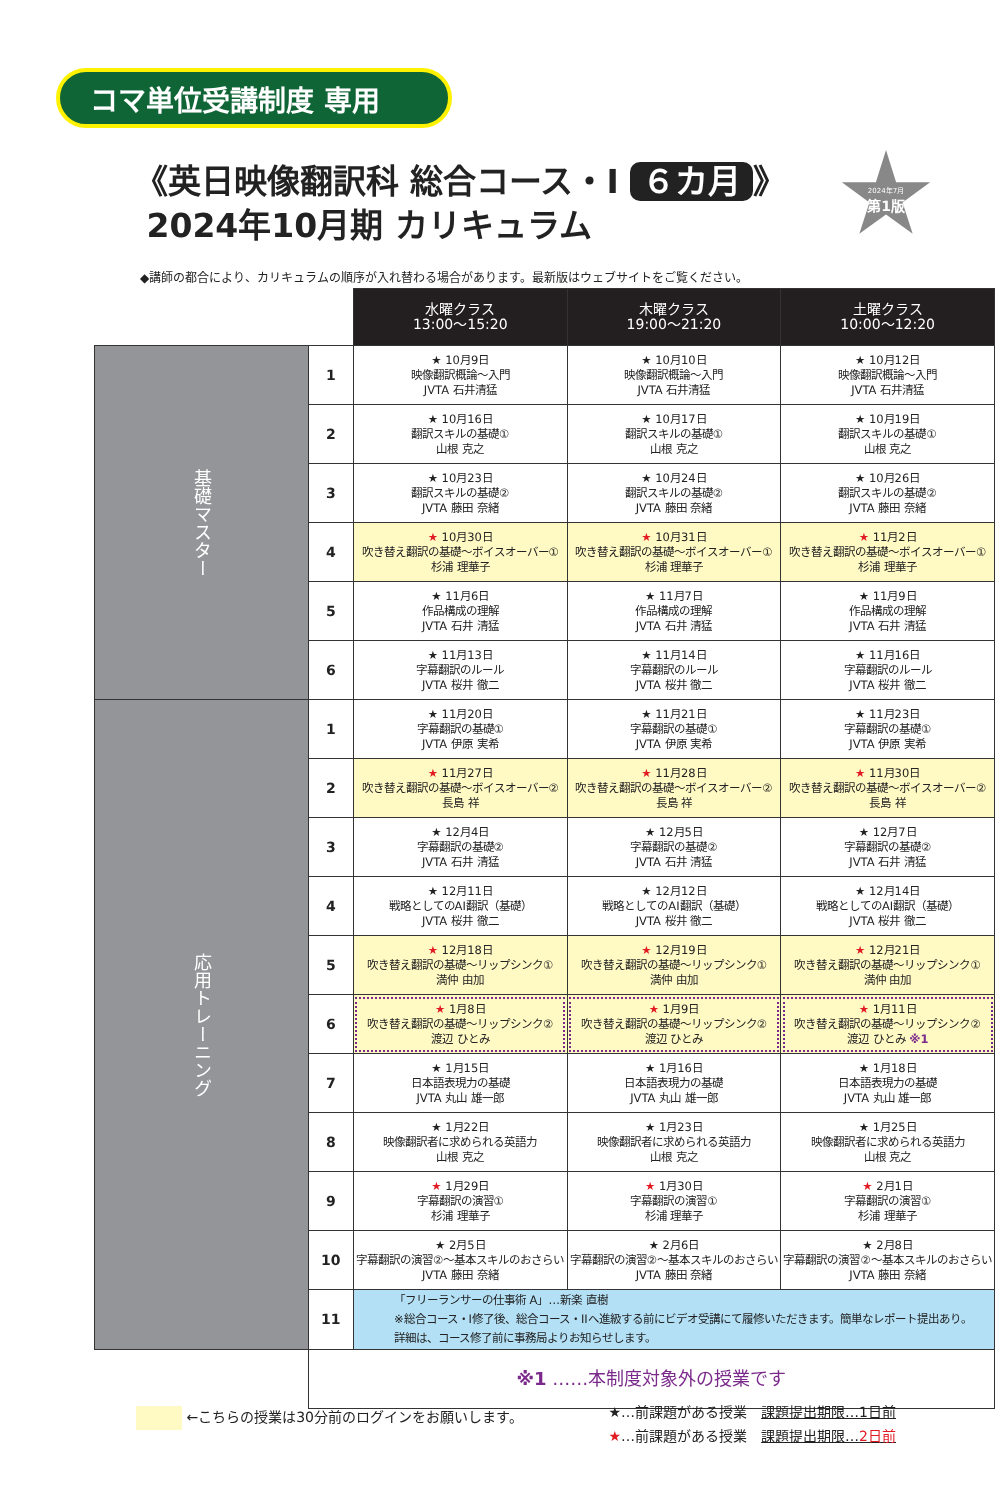コマ単位受講制度 専用
《英日映像翻訳科 総合コース・I ６カ月 》
2024年10月期 カリキュラム
2024年7月
第1版
◆講師の都合により、カリキュラムの順序が入れ替わる場合があります。最新版はウェブサイトをご覧ください。
| | | 水曜クラス 13:00～15:20 | 木曜クラス 19:00～21:20 | 土曜クラス 10:00～12:20 |
| --- | --- | --- | --- | --- |
| 基礎マスター | 1 | ★ 10月9日 映像翻訳概論～入門 JVTA 石井清猛 | ★ 10月10日 映像翻訳概論～入門 JVTA 石井清猛 | ★ 10月12日 映像翻訳概論～入門 JVTA 石井清猛 |
| | 2 | ★ 10月16日 翻訳スキルの基礎① 山根 克之 | ★ 10月17日 翻訳スキルの基礎① 山根 克之 | ★ 10月19日 翻訳スキルの基礎① 山根 克之 |
| | 3 | ★ 10月23日 翻訳スキルの基礎② JVTA 藤田 奈緒 | ★ 10月24日 翻訳スキルの基礎② JVTA 藤田 奈緒 | ★ 10月26日 翻訳スキルの基礎② JVTA 藤田 奈緒 |
| | 4 | ★ 10月30日 吹き替え翻訳の基礎～ボイスオーバー① 杉浦 理華子 | ★ 10月31日 吹き替え翻訳の基礎～ボイスオーバー① 杉浦 理華子 | ★ 11月2日 吹き替え翻訳の基礎～ボイスオーバー① 杉浦 理華子 |
| | 5 | ★ 11月6日 作品構成の理解 JVTA 石井 清猛 | ★ 11月7日 作品構成の理解 JVTA 石井 清猛 | ★ 11月9日 作品構成の理解 JVTA 石井 清猛 |
| | 6 | ★ 11月13日 字幕翻訳のルール JVTA 桜井 徹二 | ★ 11月14日 字幕翻訳のルール JVTA 桜井 徹二 | ★ 11月16日 字幕翻訳のルール JVTA 桜井 徹二 |
| 応用トレーニング | 1 | ★ 11月20日 字幕翻訳の基礎① JVTA 伊原 実希 | ★ 11月21日 字幕翻訳の基礎① JVTA 伊原 実希 | ★ 11月23日 字幕翻訳の基礎① JVTA 伊原 実希 |
| | 2 | ★ 11月27日 吹き替え翻訳の基礎～ボイスオーバー② 長島 祥 | ★ 11月28日 吹き替え翻訳の基礎～ボイスオーバー② 長島 祥 | ★ 11月30日 吹き替え翻訳の基礎～ボイスオーバー② 長島 祥 |
| | 3 | ★ 12月4日 字幕翻訳の基礎② JVTA 石井 清猛 | ★ 12月5日 字幕翻訳の基礎② JVTA 石井 清猛 | ★ 12月7日 字幕翻訳の基礎② JVTA 石井 清猛 |
| | 4 | ★ 12月11日 戦略としてのAI翻訳（基礎） JVTA 桜井 徹二 | ★ 12月12日 戦略としてのAI翻訳（基礎） JVTA 桜井 徹二 | ★ 12月14日 戦略としてのAI翻訳（基礎） JVTA 桜井 徹二 |
| | 5 | ★ 12月18日 吹き替え翻訳の基礎～リップシンク① 満仲 由加 | ★ 12月19日 吹き替え翻訳の基礎～リップシンク① 満仲 由加 | ★ 12月21日 吹き替え翻訳の基礎～リップシンク① 満仲 由加 |
| | 6 | ★ 1月8日 吹き替え翻訳の基礎～リップシンク② 渡辺 ひとみ | ★ 1月9日 吹き替え翻訳の基礎～リップシンク② 渡辺 ひとみ | ★ 1月11日 吹き替え翻訳の基礎～リップシンク② 渡辺 ひとみ ※1 |
| | 7 | ★ 1月15日 日本語表現力の基礎 JVTA 丸山 雄一郎 | ★ 1月16日 日本語表現力の基礎 JVTA 丸山 雄一郎 | ★ 1月18日 日本語表現力の基礎 JVTA 丸山 雄一郎 |
| | 8 | ★ 1月22日 映像翻訳者に求められる英語力 山根 克之 | ★ 1月23日 映像翻訳者に求められる英語力 山根 克之 | ★ 1月25日 映像翻訳者に求められる英語力 山根 克之 |
| | 9 | ★ 1月29日 字幕翻訳の演習① 杉浦 理華子 | ★ 1月30日 字幕翻訳の演習① 杉浦 理華子 | ★ 2月1日 字幕翻訳の演習① 杉浦 理華子 |
| | 10 | ★ 2月5日 字幕翻訳の演習②～基本スキルのおさらい JVTA 藤田 奈緒 | ★ 2月6日 字幕翻訳の演習②～基本スキルのおさらい JVTA 藤田 奈緒 | ★ 2月8日 字幕翻訳の演習②～基本スキルのおさらい JVTA 藤田 奈緒 |
| | 11 | 「フリーランサーの仕事術 A」…新楽 直樹 ※総合コース・I修了後、総合コース・IIへ進級する前にビデオ受講にて履修いただきます。簡単なレポート提出あり。 詳細は、コース修了前に事務局よりお知らせします。 | | |
| | ※1 ……本制度対象外の授業です | | | |
←こちらの授業は30分前のログインをお願いします。
★…前課題がある授業　課題提出期限…1日前
★…前課題がある授業　課題提出期限…2日前